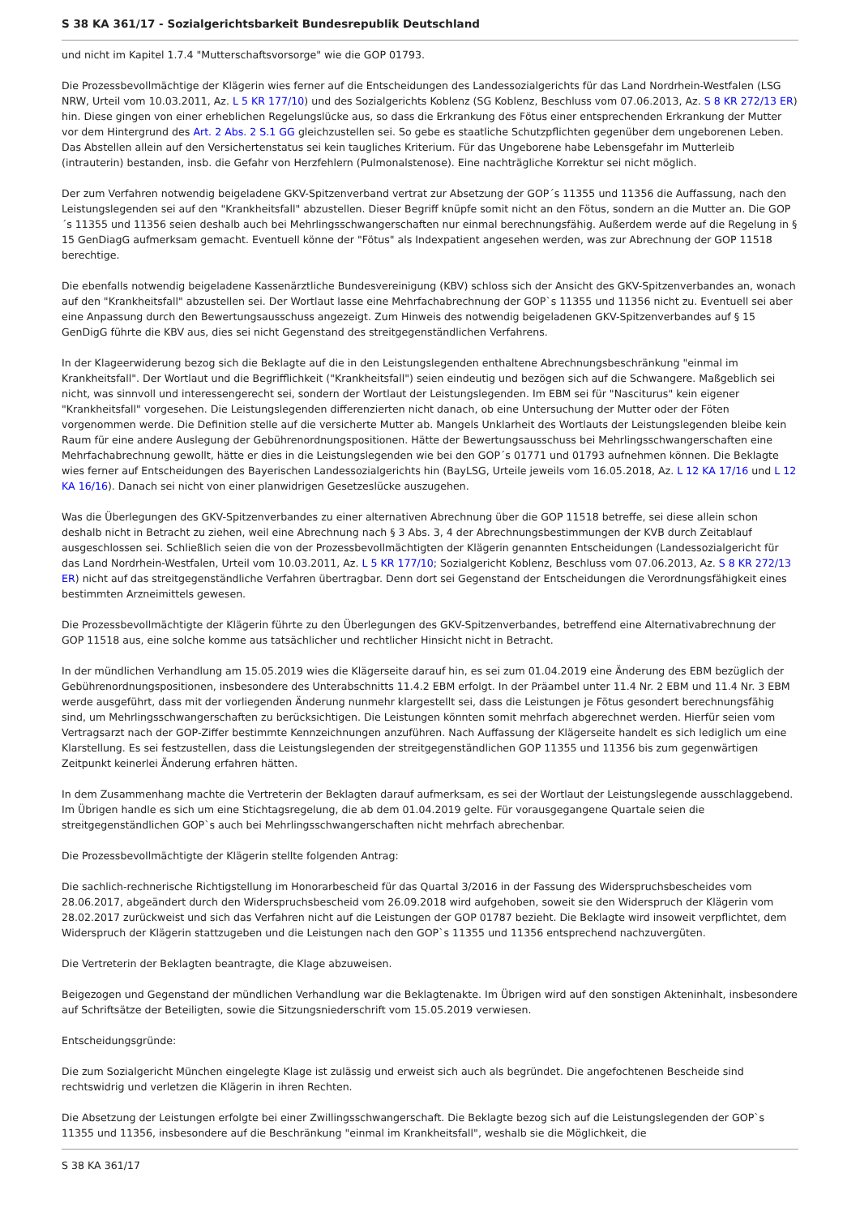S 38 KA 361/17 - Sozialgerichtsbarkeit Bundesrepublik Deutschland
und nicht im Kapitel 1.7.4 "Mutterschaftsvorsorge" wie die GOP 01793.
Die Prozessbevollmächtige der Klägerin wies ferner auf die Entscheidungen des Landessozialgerichts für das Land Nordrhein-Westfalen (LSG NRW, Urteil vom 10.03.2011, Az. L 5 KR 177/10) und des Sozialgerichts Koblenz (SG Koblenz, Beschluss vom 07.06.2013, Az. S 8 KR 272/13 ER) hin. Diese gingen von einer erheblichen Regelungslücke aus, so dass die Erkrankung des Fötus einer entsprechenden Erkrankung der Mutter vor dem Hintergrund des Art. 2 Abs. 2 S.1 GG gleichzustellen sei. So gebe es staatliche Schutzpflichten gegenüber dem ungeborenen Leben. Das Abstellen allein auf den Versichertenstatus sei kein taugliches Kriterium. Für das Ungeborene habe Lebensgefahr im Mutterleib (intrauterin) bestanden, insb. die Gefahr von Herzfehlern (Pulmonalstenose). Eine nachträgliche Korrektur sei nicht möglich.
Der zum Verfahren notwendig beigeladene GKV-Spitzenverband vertrat zur Absetzung der GOP´s 11355 und 11356 die Auffassung, nach den Leistungslegenden sei auf den "Krankheitsfall" abzustellen. Dieser Begriff knüpfe somit nicht an den Fötus, sondern an die Mutter an. Die GOP´s 11355 und 11356 seien deshalb auch bei Mehrlingsschwangerschaften nur einmal berechnungsfähig. Außerdem werde auf die Regelung in § 15 GenDiagG aufmerksam gemacht. Eventuell könne der "Fötus" als Indexpatient angesehen werden, was zur Abrechnung der GOP 11518 berechtige.
Die ebenfalls notwendig beigeladene Kassenärztliche Bundesvereinigung (KBV) schloss sich der Ansicht des GKV-Spitzenverbandes an, wonach auf den "Krankheitsfall" abzustellen sei. Der Wortlaut lasse eine Mehrfachabrechnung der GOP`s 11355 und 11356 nicht zu. Eventuell sei aber eine Anpassung durch den Bewertungsausschuss angezeigt. Zum Hinweis des notwendig beigeladenen GKV-Spitzenverbandes auf § 15 GenDigG führte die KBV aus, dies sei nicht Gegenstand des streitgegenständlichen Verfahrens.
In der Klageerwiderung bezog sich die Beklagte auf die in den Leistungslegenden enthaltene Abrechnungsbeschränkung "einmal im Krankheitsfall". Der Wortlaut und die Begrifflichkeit ("Krankheitsfall") seien eindeutig und bezögen sich auf die Schwangere. Maßgeblich sei nicht, was sinnvoll und interessengerecht sei, sondern der Wortlaut der Leistungslegenden. Im EBM sei für "Nasciturus" kein eigener "Krankheitsfall" vorgesehen. Die Leistungslegenden differenzierten nicht danach, ob eine Untersuchung der Mutter oder der Föten vorgenommen werde. Die Definition stelle auf die versicherte Mutter ab. Mangels Unklarheit des Wortlauts der Leistungslegenden bleibe kein Raum für eine andere Auslegung der Gebührenordnungspositionen. Hätte der Bewertungsausschuss bei Mehrlingsschwangerschaften eine Mehrfachabrechnung gewollt, hätte er dies in die Leistungslegenden wie bei den GOP´s 01771 und 01793 aufnehmen können. Die Beklagte wies ferner auf Entscheidungen des Bayerischen Landessozialgerichts hin (BayLSG, Urteile jeweils vom 16.05.2018, Az. L 12 KA 17/16 und L 12 KA 16/16). Danach sei nicht von einer planwidrigen Gesetzeslücke auszugehen.
Was die Überlegungen des GKV-Spitzenverbandes zu einer alternativen Abrechnung über die GOP 11518 betreffe, sei diese allein schon deshalb nicht in Betracht zu ziehen, weil eine Abrechnung nach § 3 Abs. 3, 4 der Abrechnungsbestimmungen der KVB durch Zeitablauf ausgeschlossen sei. Schließlich seien die von der Prozessbevollmächtigten der Klägerin genannten Entscheidungen (Landessozialgericht für das Land Nordrhein-Westfalen, Urteil vom 10.03.2011, Az. L 5 KR 177/10; Sozialgericht Koblenz, Beschluss vom 07.06.2013, Az. S 8 KR 272/13 ER) nicht auf das streitgegenständliche Verfahren übertragbar. Denn dort sei Gegenstand der Entscheidungen die Verordnungsfähigkeit eines bestimmten Arzneimittels gewesen.
Die Prozessbevollmächtigte der Klägerin führte zu den Überlegungen des GKV-Spitzenverbandes, betreffend eine Alternativabrechnung der GOP 11518 aus, eine solche komme aus tatsächlicher und rechtlicher Hinsicht nicht in Betracht.
In der mündlichen Verhandlung am 15.05.2019 wies die Klägerseite darauf hin, es sei zum 01.04.2019 eine Änderung des EBM bezüglich der Gebührenordnungspositionen, insbesondere des Unterabschnitts 11.4.2 EBM erfolgt. In der Präambel unter 11.4 Nr. 2 EBM und 11.4 Nr. 3 EBM werde ausgeführt, dass mit der vorliegenden Änderung nunmehr klargestellt sei, dass die Leistungen je Fötus gesondert berechnungsfähig sind, um Mehrlingsschwangerschaften zu berücksichtigen. Die Leistungen könnten somit mehrfach abgerechnet werden. Hierfür seien vom Vertragsarzt nach der GOP-Ziffer bestimmte Kennzeichnungen anzuführen. Nach Auffassung der Klägerseite handelt es sich lediglich um eine Klarstellung. Es sei festzustellen, dass die Leistungslegenden der streitgegenständlichen GOP 11355 und 11356 bis zum gegenwärtigen Zeitpunkt keinerlei Änderung erfahren hätten.
In dem Zusammenhang machte die Vertreterin der Beklagten darauf aufmerksam, es sei der Wortlaut der Leistungslegende ausschlaggebend. Im Übrigen handle es sich um eine Stichtagsregelung, die ab dem 01.04.2019 gelte. Für vorausgegangene Quartale seien die streitgegenständlichen GOP`s auch bei Mehrlingsschwangerschaften nicht mehrfach abrechenbar.
Die Prozessbevollmächtigte der Klägerin stellte folgenden Antrag:
Die sachlich-rechnerische Richtigstellung im Honorarbescheid für das Quartal 3/2016 in der Fassung des Widerspruchsbescheides vom 28.06.2017, abgeändert durch den Widerspruchsbescheid vom 26.09.2018 wird aufgehoben, soweit sie den Widerspruch der Klägerin vom 28.02.2017 zurückweist und sich das Verfahren nicht auf die Leistungen der GOP 01787 bezieht. Die Beklagte wird insoweit verpflichtet, dem Widerspruch der Klägerin stattzugeben und die Leistungen nach den GOP`s 11355 und 11356 entsprechend nachzuvergüten.
Die Vertreterin der Beklagten beantragte, die Klage abzuweisen.
Beigezogen und Gegenstand der mündlichen Verhandlung war die Beklagtenakte. Im Übrigen wird auf den sonstigen Akteninhalt, insbesondere auf Schriftsätze der Beteiligten, sowie die Sitzungsniederschrift vom 15.05.2019 verwiesen.
Entscheidungsgründe:
Die zum Sozialgericht München eingelegte Klage ist zulässig und erweist sich auch als begründet. Die angefochtenen Bescheide sind rechtswidrig und verletzen die Klägerin in ihren Rechten.
Die Absetzung der Leistungen erfolgte bei einer Zwillingsschwangerschaft. Die Beklagte bezog sich auf die Leistungslegenden der GOP`s 11355 und 11356, insbesondere auf die Beschränkung "einmal im Krankheitsfall", weshalb sie die Möglichkeit, die
S 38 KA 361/17